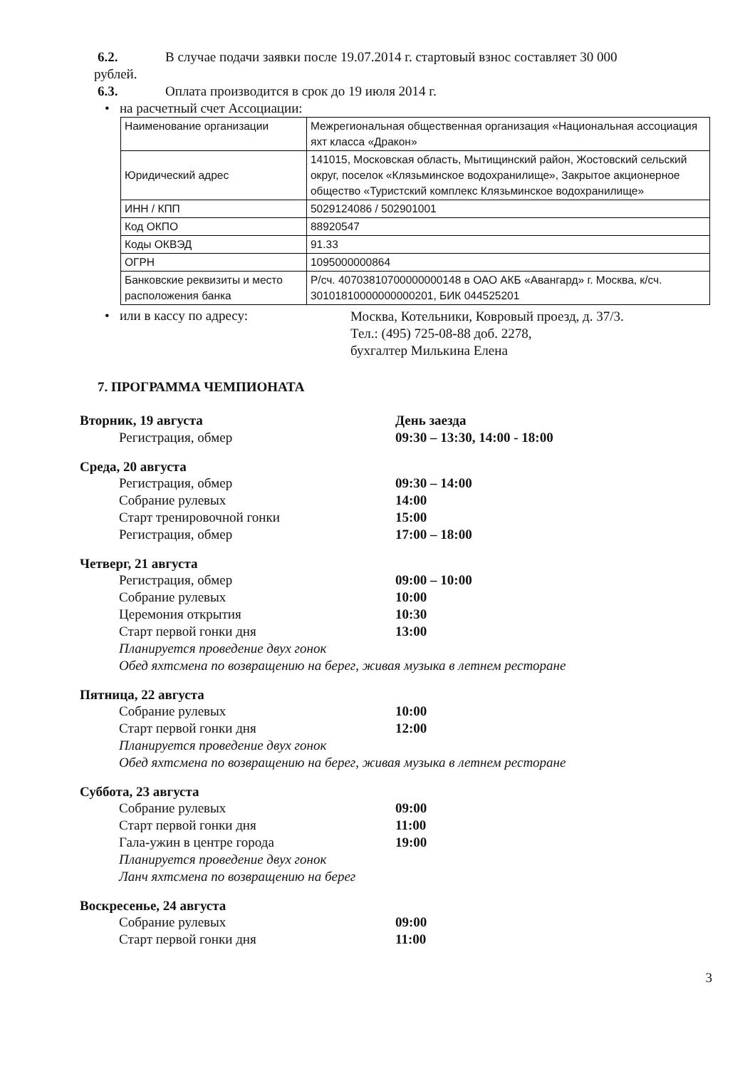6.2. В случае подачи заявки после 19.07.2014 г. стартовый взнос составляет 30 000
рублей.
6.3. Оплата производится в срок до 19 июля 2014 г.
• на расчетный счет Ассоциации:
| Наименование организации | Межрегиональная общественная организация «Национальная ассоциация яхт класса «Дракон» |
| Юридический адрес | 141015, Московская область, Мытищинский район, Жостовский сельский округ, поселок «Клязьминское водохранилище», Закрытое акционерное общество «Туристский комплекс Клязьминское водохранилище» |
| ИНН / КПП | 5029124086 / 502901001 |
| Код ОКПО | 88920547 |
| Коды ОКВЭД | 91.33 |
| ОГРН | 1095000000864 |
| Банковские реквизиты и место расположения банка | Р/сч. 40703810700000000148 в ОАО АКБ «Авангард» г. Москва, к/сч. 30101810000000000201, БИК 044525201 |
• или в кассу по адресу:
Москва, Котельники, Ковровый проезд, д. 37/3.
Тел.: (495) 725-08-88 доб. 2278,
бухгалтер Милькина Елена
7. ПРОГРАММА ЧЕМПИОНАТА
Вторник, 19 августа День заезда
Регистрация, обмер 09:30 – 13:30, 14:00 - 18:00
Среда, 20 августа
Регистрация, обмер 09:30 – 14:00
Собрание рулевых 14:00
Старт тренировочной гонки 15:00
Регистрация, обмер 17:00 – 18:00
Четверг, 21 августа
Регистрация, обмер 09:00 – 10:00
Собрание рулевых 10:00
Церемония открытия 10:30
Старт первой гонки дня 13:00
Планируется проведение двух гонок
Обед яхтсмена по возвращению на берег, живая музыка в летнем ресторане
Пятница, 22 августа
Собрание рулевых 10:00
Старт первой гонки дня 12:00
Планируется проведение двух гонок
Обед яхтсмена по возвращению на берег, живая музыка в летнем ресторане
Суббота, 23 августа
Собрание рулевых 09:00
Старт первой гонки дня 11:00
Гала-ужин в центре города 19:00
Планируется проведение двух гонок
Ланч яхтсмена по возвращению на берег
Воскресенье, 24 августа
Собрание рулевых 09:00
Старт первой гонки дня 11:00
3